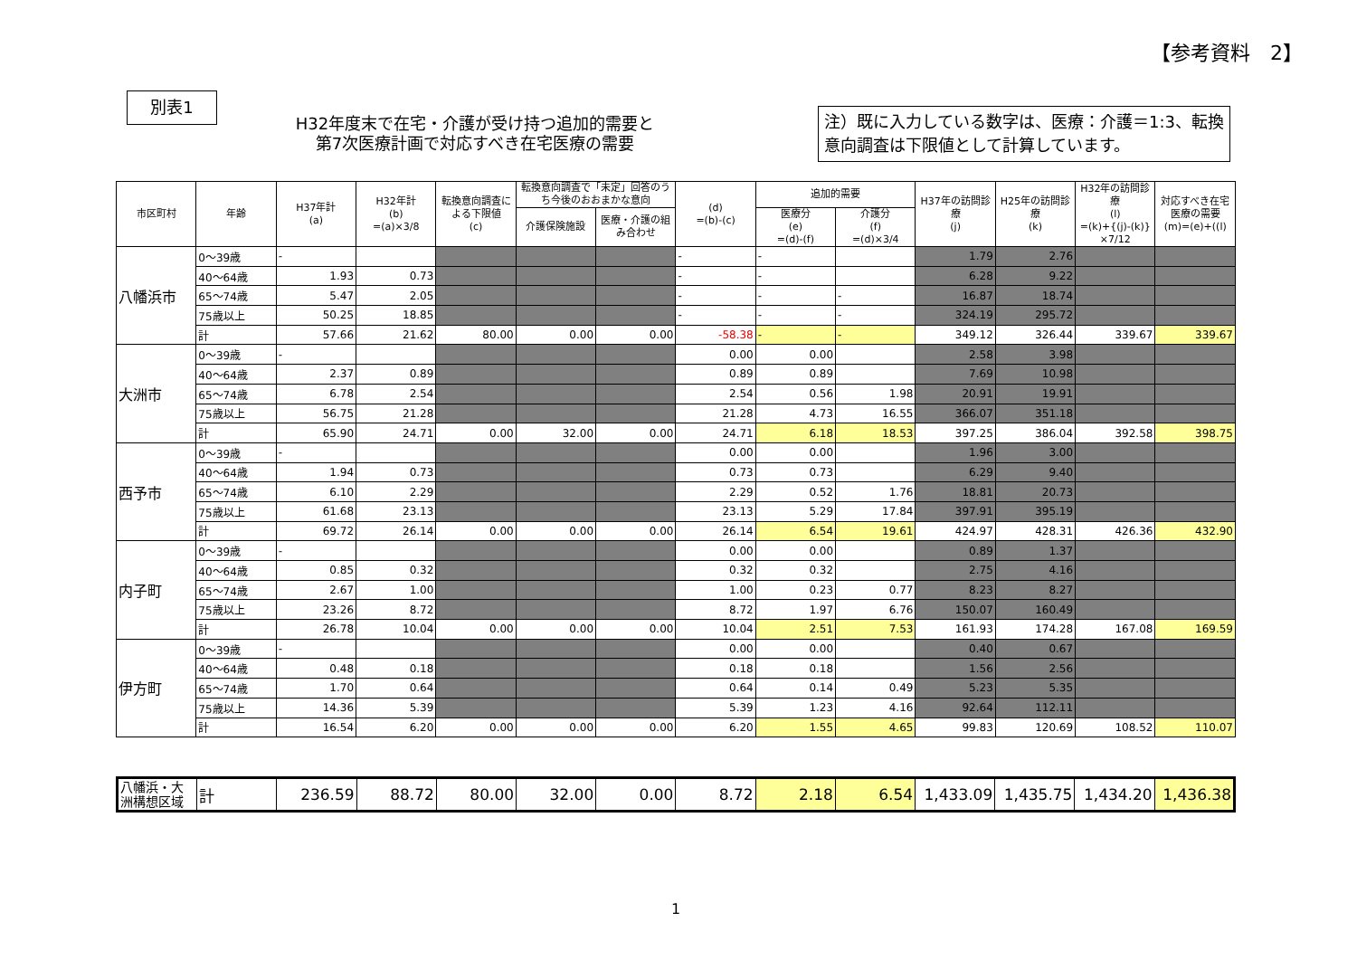【参考資料　2】
別表1
H32年度末で在宅・介護が受け持つ追加的需要と
第7次医療計画で対応すべき在宅医療の需要
注）既に入力している数字は、医療：介護＝1:3、転換意向調査は下限値として計算しています。
| 市区町村 | 年齢 | H37年計 (a) | H32年計 (b) =(a)×3/8 | 転換意向調査による下限値 (c) | 転換意向調査で「未定」回答のうち今後のおおまかな意向 | | (d) =(b)-(c) | 追加的需要 | | H37年の訪問診療 (j) | H25年の訪問診療 (k) | H32年の訪問診療 (l) =(k)+{(j)-(k)}×7/12 | 対応すべき在宅医療の需要 (m)=(e)+((l) |
| --- | --- | --- | --- | --- | --- | --- | --- | --- | --- | --- | --- | --- | --- |
| | | | | | 介護保険施設 | 医療・介護の組み合わせ | | 医療分 (e) =(d)-(f) | 介護分 (f) =(d)×3/4 | | | | |
| 八幡浜市 | 0～39歳 | - | | | | | - | - | | 1.79 | 2.76 | | |
| | 40～64歳 | 1.93 | 0.73 | | | | - | - | | 6.28 | 9.22 | | |
| | 65～74歳 | 5.47 | 2.05 | | | | - | - | - | 16.87 | 18.74 | | |
| | 75歳以上 | 50.25 | 18.85 | | | | - | - | - | 324.19 | 295.72 | | |
| | 計 | 57.66 | 21.62 | 80.00 | 0.00 | 0.00 | -58.38 | - | - | 349.12 | 326.44 | 339.67 | 339.67 |
| 大洲市 | 0～39歳 | - | | | | | 0.00 | 0.00 | | 2.58 | 3.98 | | |
| | 40～64歳 | 2.37 | 0.89 | | | | 0.89 | 0.89 | | 7.69 | 10.98 | | |
| | 65～74歳 | 6.78 | 2.54 | | | | 2.54 | 0.56 | 1.98 | 20.91 | 19.91 | | |
| | 75歳以上 | 56.75 | 21.28 | | | | 21.28 | 4.73 | 16.55 | 366.07 | 351.18 | | |
| | 計 | 65.90 | 24.71 | 0.00 | 32.00 | 0.00 | 24.71 | 6.18 | 18.53 | 397.25 | 386.04 | 392.58 | 398.75 |
| 西予市 | 0～39歳 | - | | | | | 0.00 | 0.00 | | 1.96 | 3.00 | | |
| | 40～64歳 | 1.94 | 0.73 | | | | 0.73 | 0.73 | | 6.29 | 9.40 | | |
| | 65～74歳 | 6.10 | 2.29 | | | | 2.29 | 0.52 | 1.76 | 18.81 | 20.73 | | |
| | 75歳以上 | 61.68 | 23.13 | | | | 23.13 | 5.29 | 17.84 | 397.91 | 395.19 | | |
| | 計 | 69.72 | 26.14 | 0.00 | 0.00 | 0.00 | 26.14 | 6.54 | 19.61 | 424.97 | 428.31 | 426.36 | 432.90 |
| 内子町 | 0～39歳 | - | | | | | 0.00 | 0.00 | | 0.89 | 1.37 | | |
| | 40～64歳 | 0.85 | 0.32 | | | | 0.32 | 0.32 | | 2.75 | 4.16 | | |
| | 65～74歳 | 2.67 | 1.00 | | | | 1.00 | 0.23 | 0.77 | 8.23 | 8.27 | | |
| | 75歳以上 | 23.26 | 8.72 | | | | 8.72 | 1.97 | 6.76 | 150.07 | 160.49 | | |
| | 計 | 26.78 | 10.04 | 0.00 | 0.00 | 0.00 | 10.04 | 2.51 | 7.53 | 161.93 | 174.28 | 167.08 | 169.59 |
| 伊方町 | 0～39歳 | - | | | | | 0.00 | 0.00 | | 0.40 | 0.67 | | |
| | 40～64歳 | 0.48 | 0.18 | | | | 0.18 | 0.18 | | 1.56 | 2.56 | | |
| | 65～74歳 | 1.70 | 0.64 | | | | 0.64 | 0.14 | 0.49 | 5.23 | 5.35 | | |
| | 75歳以上 | 14.36 | 5.39 | | | | 5.39 | 1.23 | 4.16 | 92.64 | 112.11 | | |
| | 計 | 16.54 | 6.20 | 0.00 | 0.00 | 0.00 | 6.20 | 1.55 | 4.65 | 99.83 | 120.69 | 108.52 | 110.07 |
| 八幡浜・大洲構想区域 | 計 | 236.59 | 88.72 | 80.00 | 32.00 | 0.00 | 8.72 | 2.18 | 6.54 | 1,433.09 | 1,435.75 | 1,434.20 | 1,436.38 |
1